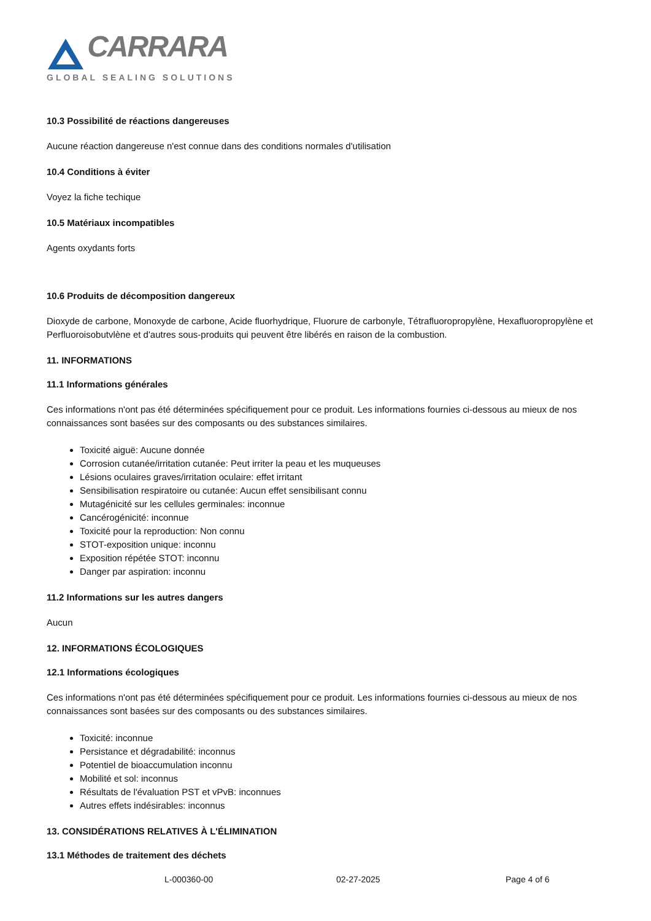CARRARA
GLOBAL SEALING SOLUTIONS
10.3 Possibilité de réactions dangereuses
Aucune réaction dangereuse n'est connue dans des conditions normales d'utilisation
10.4 Conditions à éviter
Voyez la fiche techique
10.5 Matériaux incompatibles
Agents oxydants forts
10.6 Produits de décomposition dangereux
Dioxyde de carbone, Monoxyde de carbone, Acide fluorhydrique, Fluorure de carbonyle, Tétrafluoropropylène, Hexafluoropropylène et Perfluoroisobutvlène et d'autres sous-produits qui peuvent être libérés en raison de la combustion.
11. INFORMATIONS
11.1 Informations générales
Ces informations n'ont pas été déterminées spécifiquement pour ce produit. Les informations fournies ci-dessous au mieux de nos connaissances sont basées sur des composants ou des substances similaires.
Toxicité aiguë: Aucune donnée
Corrosion cutanée/irritation cutanée: Peut irriter la peau et les muqueuses
Lésions oculaires graves/irritation oculaire: effet irritant
Sensibilisation respiratoire ou cutanée: Aucun effet sensibilisant connu
Mutagénicité sur les cellules germinales: inconnue
Cancérogénicité: inconnue
Toxicité pour la reproduction: Non connu
STOT-exposition unique: inconnu
Exposition répétée STOT: inconnu
Danger par aspiration: inconnu
11.2 Informations sur les autres dangers
Aucun
12. INFORMATIONS ÉCOLOGIQUES
12.1 Informations écologiques
Ces informations n'ont pas été déterminées spécifiquement pour ce produit. Les informations fournies ci-dessous au mieux de nos connaissances sont basées sur des composants ou des substances similaires.
Toxicité: inconnue
Persistance et dégradabilité: inconnus
Potentiel de bioaccumulation inconnu
Mobilité et sol: inconnus
Résultats de l'évaluation PST et vPvB: inconnues
Autres effets indésirables: inconnus
13. CONSIDÉRATIONS RELATIVES À L'ÉLIMINATION
13.1 Méthodes de traitement des déchets
L-000360-00 02-27-2025 Page 4 of 6